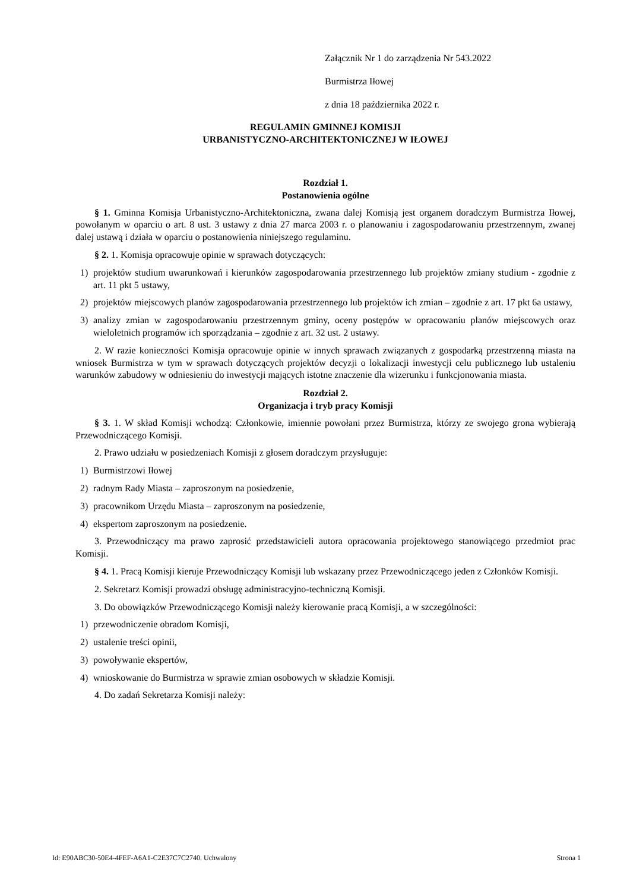Załącznik Nr 1 do zarządzenia Nr 543.2022
Burmistrza Iłowej
z dnia 18 października 2022 r.
REGULAMIN GMINNEJ KOMISJI
URBANISTYCZNO-ARCHITEKTONICZNEJ W IŁOWEJ
Rozdział 1.
Postanowienia ogólne
§ 1. Gminna Komisja Urbanistyczno-Architektoniczna, zwana dalej Komisją jest organem doradczym Burmistrza Iłowej, powołanym w oparciu o art. 8 ust. 3 ustawy z dnia 27 marca 2003 r. o planowaniu i zagospodarowaniu przestrzennym, zwanej dalej ustawą i działa w oparciu o postanowienia niniejszego regulaminu.
§ 2. 1. Komisja opracowuje opinie w sprawach dotyczących:
1) projektów studium uwarunkowań i kierunków zagospodarowania przestrzennego lub projektów zmiany studium - zgodnie z art. 11 pkt 5 ustawy,
2) projektów miejscowych planów zagospodarowania przestrzennego lub projektów ich zmian – zgodnie z art. 17 pkt 6a ustawy,
3) analizy zmian w zagospodarowaniu przestrzennym gminy, oceny postępów w opracowaniu planów miejscowych oraz wieloletnich programów ich sporządzania – zgodnie z art. 32 ust. 2 ustawy.
2. W razie konieczności Komisja opracowuje opinie w innych sprawach związanych z gospodarką przestrzenną miasta na wniosek Burmistrza w tym w sprawach dotyczących projektów decyzji o lokalizacji inwestycji celu publicznego lub ustaleniu warunków zabudowy w odniesieniu do inwestycji mających istotne znaczenie dla wizerunku i funkcjonowania miasta.
Rozdział 2.
Organizacja i tryb pracy Komisji
§ 3. 1. W skład Komisji wchodzą: Członkowie, imiennie powołani przez Burmistrza, którzy ze swojego grona wybierają Przewodniczącego Komisji.
2. Prawo udziału w posiedzeniach Komisji z głosem doradczym przysługuje:
1) Burmistrzowi Iłowej
2) radnym Rady Miasta – zaproszonym na posiedzenie,
3) pracownikom Urzędu Miasta – zaproszonym na posiedzenie,
4) ekspertom zaproszonym na posiedzenie.
3. Przewodniczący ma prawo zaprosić przedstawicieli autora opracowania projektowego stanowiącego przedmiot prac Komisji.
§ 4. 1. Pracą Komisji kieruje Przewodniczący Komisji lub wskazany przez Przewodniczącego jeden z Członków Komisji.
2. Sekretarz Komisji prowadzi obsługę administracyjno-techniczną Komisji.
3. Do obowiązków Przewodniczącego Komisji należy kierowanie pracą Komisji, a w szczególności:
1) przewodniczenie obradom Komisji,
2) ustalenie treści opinii,
3) powoływanie ekspertów,
4) wnioskowanie do Burmistrza w sprawie zmian osobowych w składzie Komisji.
4. Do zadań Sekretarza Komisji należy:
Id: E90ABC30-50E4-4FEF-A6A1-C2E37C7C2740. Uchwalony Strona 1